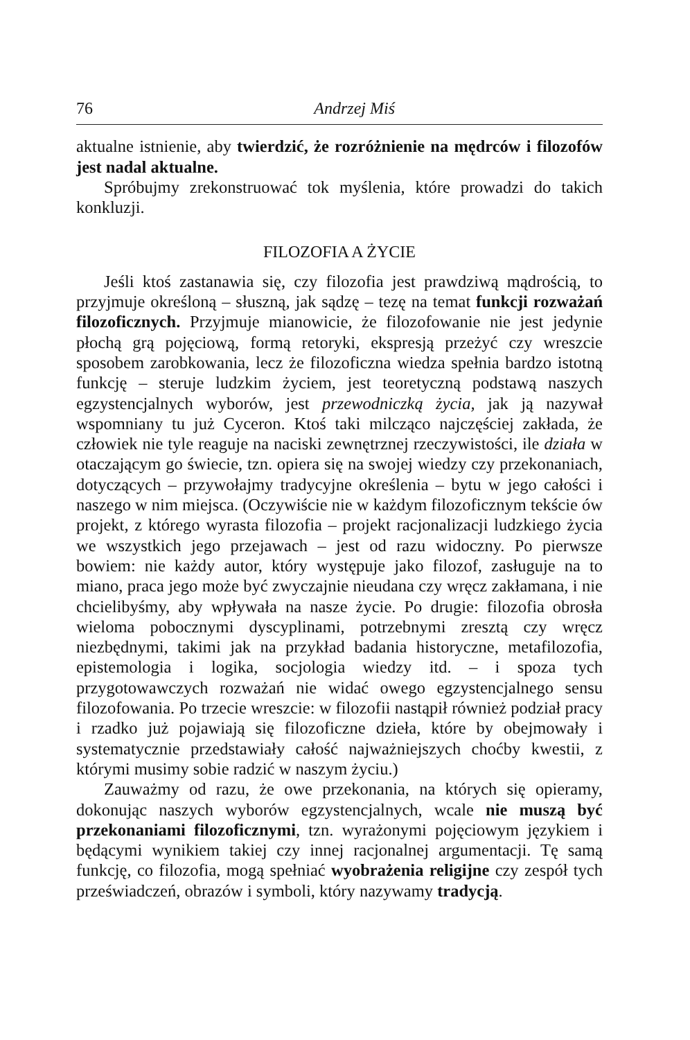76 Andrzej Miś
aktualne istnienie, aby twierdzić, że rozróżnienie na mędrców i filozofów jest nadal aktualne.
Spróbujmy zrekonstruować tok myślenia, które prowadzi do takich konkluzji.
FILOZOFIA A ŻYCIE
Jeśli ktoś zastanawia się, czy filozofia jest prawdziwą mądrością, to przyjmuje określoną – słuszną, jak sądzę – tezę na temat funkcji rozważań filozoficznych. Przyjmuje mianowicie, że filozofowanie nie jest jedynie płochą grą pojęciową, formą retoryki, ekspresją przeżyć czy wreszcie sposobem zarobkowania, lecz że filozoficzna wiedza spełnia bardzo istotną funkcję – steruje ludzkim życiem, jest teoretyczną podstawą naszych egzystencjalnych wyborów, jest przewodniczką życia, jak ją nazywał wspomniany tu już Cyceron. Ktoś taki milcząco najczęściej zakłada, że człowiek nie tyle reaguje na naciski zewnętrznej rzeczywistości, ile działa w otaczającym go świecie, tzn. opiera się na swojej wiedzy czy przekonaniach, dotyczących – przywołajmy tradycyjne określenia – bytu w jego całości i naszego w nim miejsca. (Oczywiście nie w każdym filozoficznym tekście ów projekt, z którego wyrasta filozofia – projekt racjonalizacji ludzkiego życia we wszystkich jego przejawach – jest od razu widoczny. Po pierwsze bowiem: nie każdy autor, który występuje jako filozof, zasługuje na to miano, praca jego może być zwyczajnie nieudana czy wręcz zakłamana, i nie chcielibyśmy, aby wpływała na nasze życie. Po drugie: filozofia obrosła wieloma pobocznymi dyscyplinami, potrzebnymi zresztą czy wręcz niezbędnymi, takimi jak na przykład badania historyczne, metafilozofia, epistemologia i logika, socjologia wiedzy itd. – i spoza tych przygotowawczych rozważań nie widać owego egzystencjalnego sensu filozofowania. Po trzecie wreszcie: w filozofii nastąpił również podział pracy i rzadko już pojawiają się filozoficzne dzieła, które by obejmowały i systematycznie przedstawiały całość najważniejszych choćby kwestii, z którymi musimy sobie radzić w naszym życiu.)
Zauważmy od razu, że owe przekonania, na których się opieramy, dokonując naszych wyborów egzystencjalnych, wcale nie muszą być przekonaniami filozoficznymi, tzn. wyrażonymi pojęciowym językiem i będącymi wynikiem takiej czy innej racjonalnej argumentacji. Tę samą funkcję, co filozofia, mogą spełniać wyobrażenia religijne czy zespół tych przeświadczeń, obrazów i symboli, który nazywamy tradycją.